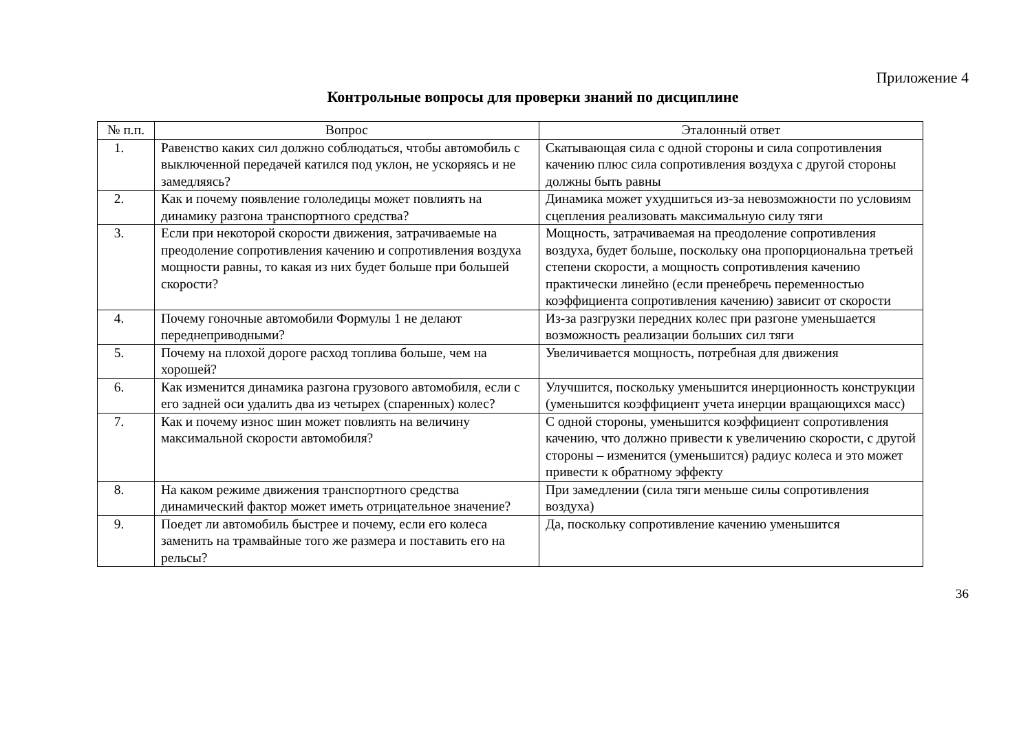Приложение 4
Контрольные вопросы для проверки знаний по дисциплине
| № п.п. | Вопрос | Эталонный ответ |
| --- | --- | --- |
| 1. | Равенство каких сил должно соблюдаться, чтобы автомобиль с выключенной передачей катился под уклон, не ускоряясь и не замедляясь? | Скатывающая сила с одной стороны и сила сопротивления качению плюс сила сопротивления воздуха с другой стороны должны быть равны |
| 2. | Как и почему появление гололедицы может повлиять на динамику разгона транспортного средства? | Динамика может ухудшиться из-за невозможности по условиям сцепления реализовать максимальную силу тяги |
| 3. | Если при некоторой скорости движения, затрачиваемые на преодоление сопротивления качению и сопротивления воздуха мощности равны, то какая из них будет больше при большей скорости? | Мощность, затрачиваемая на преодоление сопротивления воздуха, будет больше, поскольку она пропорциональна третьей степени скорости, а мощность сопротивления качению практически линейно (если пренебречь переменностью коэффициента сопротивления качению) зависит от скорости |
| 4. | Почему гоночные автомобили Формулы 1 не делают переднеприводными? | Из-за разгрузки передних колес при разгоне уменьшается возможность реализации больших сил тяги |
| 5. | Почему на плохой дороге расход топлива больше, чем на хорошей? | Увеличивается мощность, потребная для движения |
| 6. | Как изменится динамика разгона грузового автомобиля, если с его задней оси удалить два из четырех (спаренных) колес? | Улучшится, поскольку уменьшится инерционность конструкции (уменьшится коэффициент учета инерции вращающихся масс) |
| 7. | Как и почему износ шин может повлиять на величину максимальной скорости автомобиля? | С одной стороны, уменьшится коэффициент сопротивления качению, что должно привести к увеличению скорости, с другой стороны – изменится (уменьшится) радиус колеса и это может привести к обратному эффекту |
| 8. | На каком режиме движения транспортного средства динамический фактор может иметь отрицательное значение? | При замедлении (сила тяги меньше силы сопротивления воздуха) |
| 9. | Поедет ли автомобиль быстрее и почему, если его колеса заменить на трамвайные того же размера и поставить его на рельсы? | Да, поскольку сопротивление качению уменьшится |
36